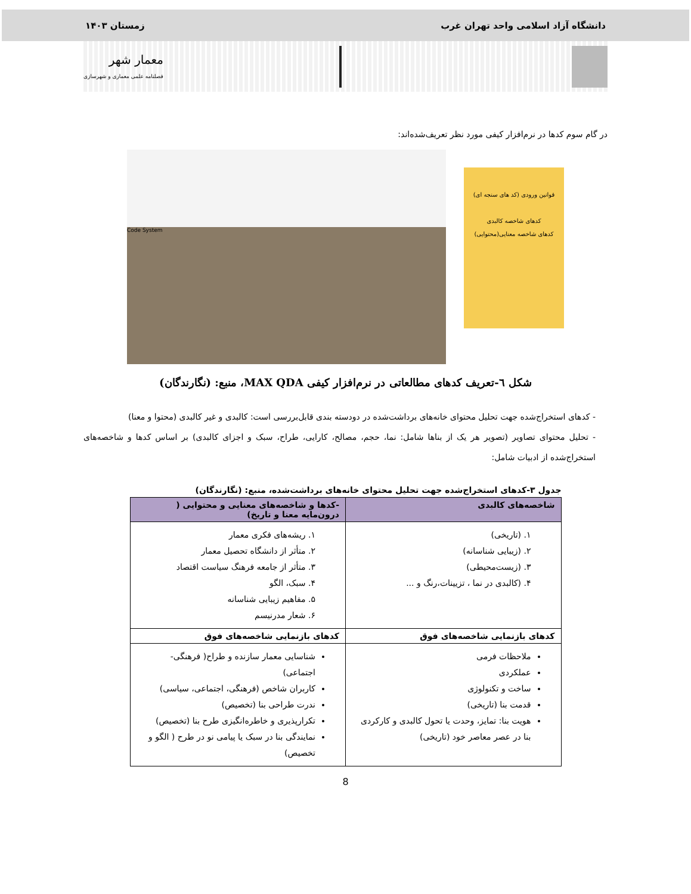دانشگاه آزاد اسلامی واحد تهران غرب زمستان ۱۴۰۳
معمار شهر
فصلنامه علمی معماری و شهرسازی
در گام سوم کدها در نرم‌افزار کیفی مورد نظر تعریف‌شده‌اند:
قوانین ورودی (کد های سنجه ای)
کدهای شاخصه کالبدی
کدهای شاخصه معنایی(محتوایی)
Code System
شکل ٦-تعریف کدهای مطالعاتی در نرم‌افزار کیفی MAX QDA، منبع: (نگارندگان)
- کدهای استخراج‌شده جهت تحلیل محتوای خانه‌های برداشت‌شده در دودسته بندی قابل‌بررسی است: کالبدی و غیر کالبدی (محتوا و معنا)
- تحلیل محتوای تصاویر (تصویر هر یک از بناها شامل: نما، حجم، مصالح، کارایی، طراح، سبک و اجزای کالبدی) بر اساس کدها و شاخصه‌های استخراج‌شده از ادبیات شامل:
جدول ۳-کدهای استخراج‌شده جهت تحلیل محتوای خانه‌های برداشت‌شده، منبع: (نگارندگان)
| شاخصه‌های کالبدی | -کدها و شاخصه‌های معنایی و محتوایی ( درون‌مایه معنا و تاریخ) |
| --- | --- |
| ۱. (تاریخی) ۲. (زیبایی شناسانه) ۳. (زیست‌محیطی) ۴. (کالبدی در نما ، تزیینات،رنگ و ... | ۱. ریشه‌های فکری معمار ۲. متأثر از دانشگاه تحصیل معمار ۳. متأثر از جامعه فرهنگ سیاست اقتصاد ۴. سبک، الگو ۵. مفاهیم زیبایی شناسانه ۶. شعار مدرنیسم |
| کدهای بازنمایی شاخصه‌های فوق | کدهای بازنمایی شاخصه‌های فوق |
| ملاحظات فرمی عملکردی ساخت و تکنولوژی قدمت بنا (تاریخی) هویت بنا: تمایز، وحدت یا تحول کالبدی و کارکردی بنا در عصر معاصر خود (تاریخی) | شناسایی معمار سازنده و طراح( فرهنگی- اجتماعی) کاربران شاخص (فرهنگی، اجتماعی، سیاسی) ندرت طراحی بنا (تخصیص) تکرارپذیری و خاطره‌انگیزی طرح بنا (تخصیص) نمایندگی بنا در سبک یا پیامی نو در طرح ( الگو و تخصیص) |
8